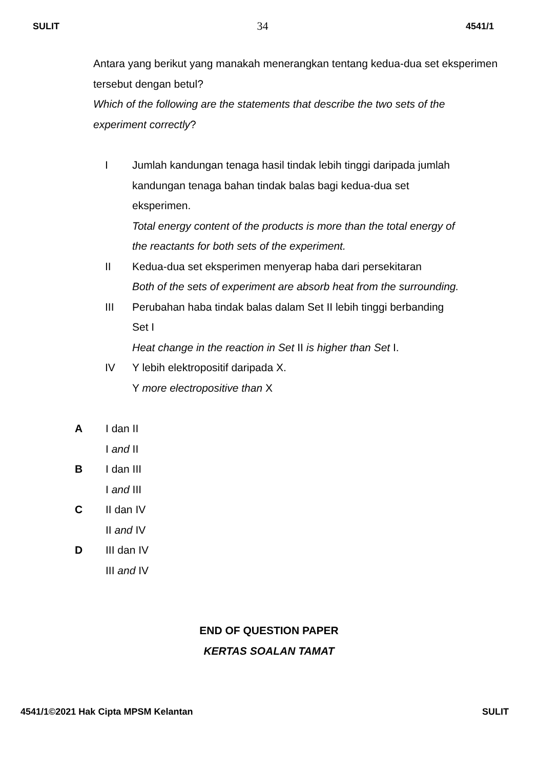SULIT 34 4541/1
Antara yang berikut yang manakah menerangkan tentang kedua-dua set eksperimen tersebut dengan betul?
Which of the following are the statements that describe the two sets of the experiment correctly?
I Jumlah kandungan tenaga hasil tindak lebih tinggi daripada jumlah
kandungan tenaga bahan tindak balas bagi kedua-dua set
eksperimen.
Total energy content of the products is more than the total energy of
the reactants for both sets of the experiment.
II Kedua-dua set eksperimen menyerap haba dari persekitaran
Both of the sets of experiment are absorb heat from the surrounding.
III Perubahan haba tindak balas dalam Set II lebih tinggi berbanding
Set I
Heat change in the reaction in Set II is higher than Set I.
IV Y lebih elektropositif daripada X.
Y more electropositive than X
A I dan II
I and II
B I dan III
I and III
C II dan IV
II and IV
D III dan IV
III and IV
END OF QUESTION PAPER
KERTAS SOALAN TAMAT
4541/1©2021 Hak Cipta MPSM Kelantan SULIT